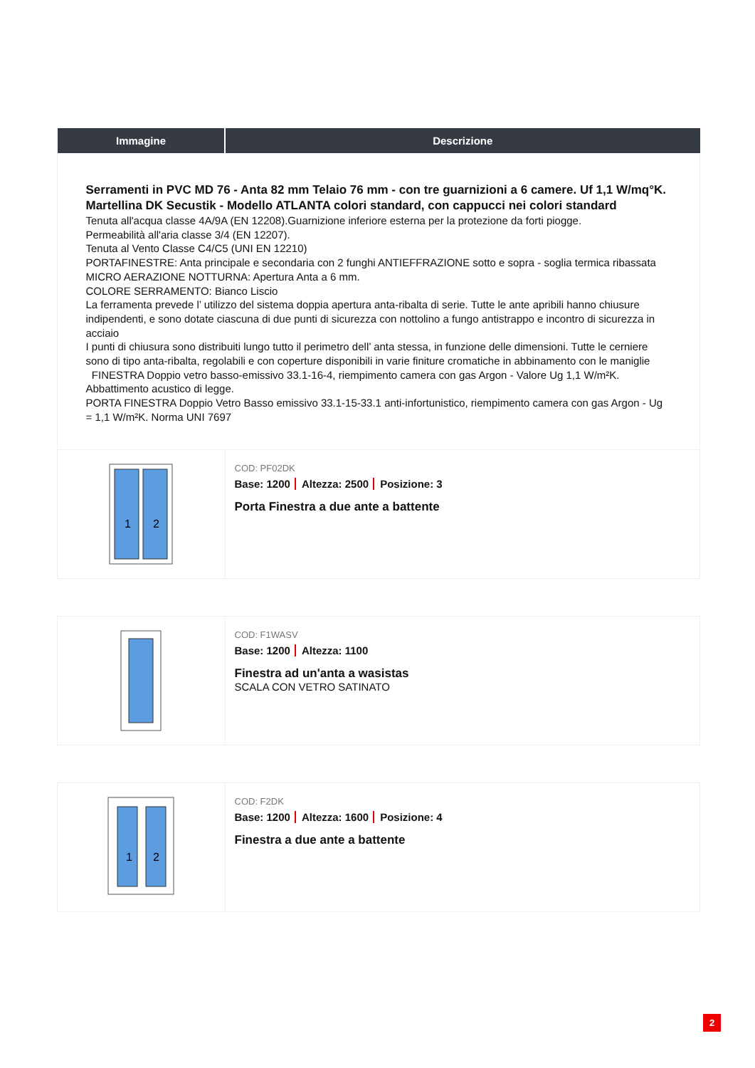| Immagine | Descrizione |
| --- | --- |
| Serramenti in PVC MD 76 - Anta 82 mm Telaio 76 mm - con tre guarnizioni a 6 camere. Uf 1,1 W/mq°K. Martellina DK Secustik - Modello ATLANTA colori standard, con cappucci nei colori standard Tenuta all'acqua classe 4A/9A (EN 12208).Guarnizione inferiore esterna per la protezione da forti piogge. Permeabilità all'aria classe 3/4 (EN 12207). Tenuta al Vento Classe C4/C5 (UNI EN 12210) PORTAFINESTRE: Anta principale e secondaria con 2 funghi ANTIEFFRAZIONE sotto e sopra - soglia termica ribassata MICRO AERAZIONE NOTTURNA: Apertura Anta a 6 mm. COLORE SERRAMENTO: Bianco Liscio La ferramenta prevede l’ utilizzo del sistema doppia apertura anta-ribalta di serie. Tutte le ante apribili hanno chiusure indipendenti, e sono dotate ciascuna di due punti di sicurezza con nottolino a fungo antistrappo e incontro di sicurezza in acciaio I punti di chiusura sono distribuiti lungo tutto il perimetro dell’ anta stessa, in funzione delle dimensioni. Tutte le cerniere sono di tipo anta-ribalta, regolabili e con coperture disponibili in varie finiture cromatiche in abbinamento con le maniglie FINESTRA Doppio vetro basso-emissivo 33.1-16-4, riempimento camera con gas Argon - Valore Ug 1,1 W/m²K. Abbattimento acustico di legge. PORTA FINESTRA Doppio Vetro Basso emissivo 33.1-15-33.1 anti-infortunistico, riempimento camera con gas Argon - Ug = 1,1 W/m²K. Norma UNI 7697 | |
| 1 2 | COD: PF02DK Base: 1200 Altezza: 2500 Posizione: 3 Porta Finestra a due ante a battente |
| | COD: F1WASV Base: 1200 Altezza: 1100 Finestra ad un'anta a wasistas SCALA CON VETRO SATINATO |
| 1 2 | COD: F2DK Base: 1200 Altezza: 1600 Posizione: 4 Finestra a due ante a battente |
2